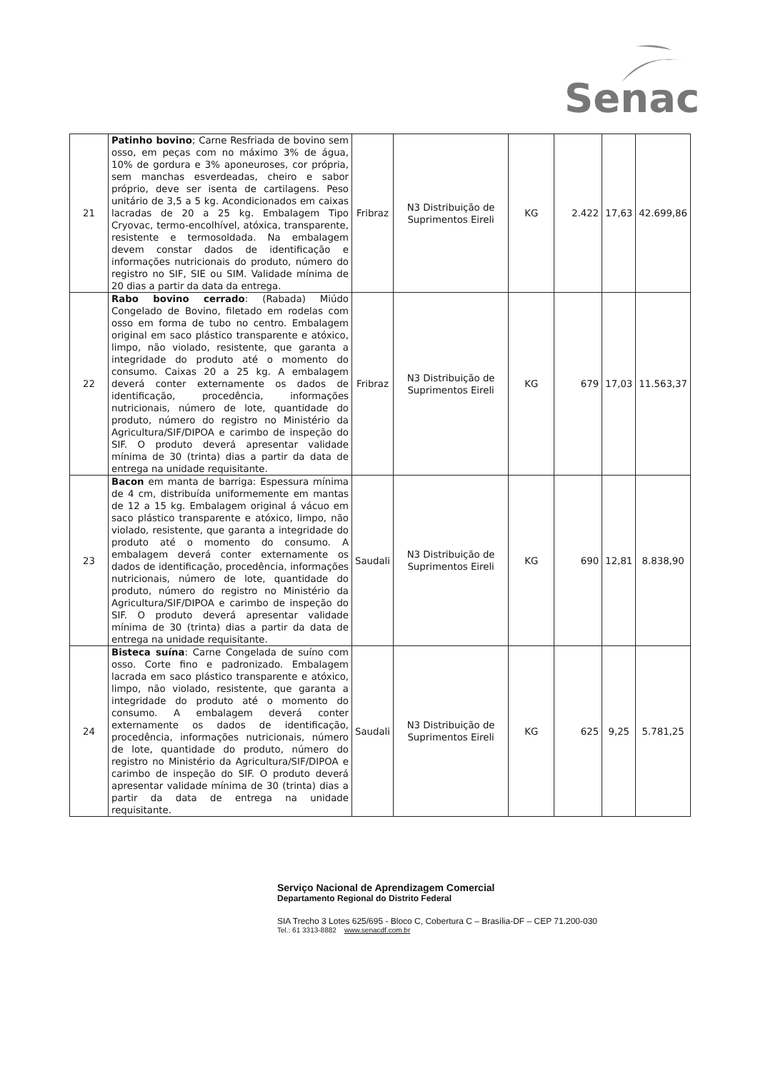Senac
| 21 | Patinho bovino ; Carne Resfriada de bovino sem osso, em peças com no máximo 3% de água, 10% de gordura e 3% aponeuroses, cor própria, sem manchas esverdeadas, cheiro e sabor próprio, deve ser isenta de cartilagens. Peso unitário de 3,5 a 5 kg. Acondicionados em caixas lacradas de 20 a 25 kg. Embalagem Tipo Cryovac, termo-encolhível, atóxica, transparente, resistente e termosoldada. Na embalagem devem constar dados de identificação e informações nutricionais do produto, número do registro no SIF, SIE ou SIM. Validade mínima de 20 dias a partir da data da entrega. | Fribraz | N3 Distribuição de Suprimentos Eireli | KG | 2.422 | 17,63 | 42.699,86 |
| 22 | Rabo bovino cerrado : (Rabada) Miúdo Congelado de Bovino, filetado em rodelas com osso em forma de tubo no centro. Embalagem original em saco plástico transparente e atóxico, limpo, não violado, resistente, que garanta a integridade do produto até o momento do consumo. Caixas 20 a 25 kg. A embalagem deverá conter externamente os dados de identificação, procedência, informações nutricionais, número de lote, quantidade do produto, número do registro no Ministério da Agricultura/SIF/DIPOA e carimbo de inspeção do SIF. O produto deverá apresentar validade mínima de 30 (trinta) dias a partir da data de entrega na unidade requisitante. | Fribraz | N3 Distribuição de Suprimentos Eireli | KG | 679 | 17,03 | 11.563,37 |
| 23 | Bacon em manta de barriga: Espessura mínima de 4 cm, distribuída uniformemente em mantas de 12 a 15 kg. Embalagem original á vácuo em saco plástico transparente e atóxico, limpo, não violado, resistente, que garanta a integridade do produto até o momento do consumo. A embalagem deverá conter externamente os dados de identificação, procedência, informações nutricionais, número de lote, quantidade do produto, número do registro no Ministério da Agricultura/SIF/DIPOA e carimbo de inspeção do SIF. O produto deverá apresentar validade mínima de 30 (trinta) dias a partir da data de entrega na unidade requisitante. | Saudali | N3 Distribuição de Suprimentos Eireli | KG | 690 | 12,81 | 8.838,90 |
| 24 | Bisteca suína : Carne Congelada de suíno com osso. Corte fino e padronizado. Embalagem lacrada em saco plástico transparente e atóxico, limpo, não violado, resistente, que garanta a integridade do produto até o momento do consumo. A embalagem deverá conter externamente os dados de identificação, procedência, informações nutricionais, número de lote, quantidade do produto, número do registro no Ministério da Agricultura/SIF/DIPOA e carimbo de inspeção do SIF. O produto deverá apresentar validade mínima de 30 (trinta) dias a partir da data de entrega na unidade requisitante. | Saudali | N3 Distribuição de Suprimentos Eireli | KG | 625 | 9,25 | 5.781,25 |
Serviço Nacional de Aprendizagem Comercial
Departamento Regional do Distrito Federal
SIA Trecho 3 Lotes 625/695 - Bloco C, Cobertura C – Brasília-DF – CEP 71.200-030
Tel.: 61 3313-8882 www.senacdf.com.br